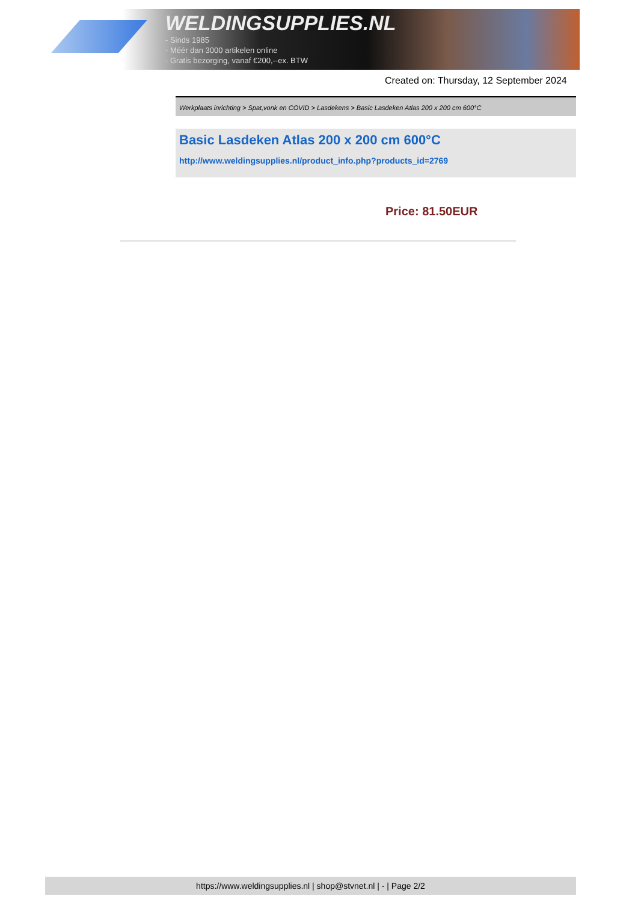WELDINGSUPPLIES.NL
- Sinds 1985
- Méér dan 3000 artikelen online
- Gratis bezorging, vanaf €200,--ex. BTW
Created on: Thursday, 12 September 2024
Werkplaats inrichting > Spat,vonk en COVID > Lasdekens > Basic Lasdeken Atlas 200 x 200 cm 600°C
Basic Lasdeken Atlas 200 x 200 cm 600°C
http://www.weldingsupplies.nl/product_info.php?products_id=2769
Price: 81.50EUR
https://www.weldingsupplies.nl | shop@stvnet.nl | - | Page 2/2